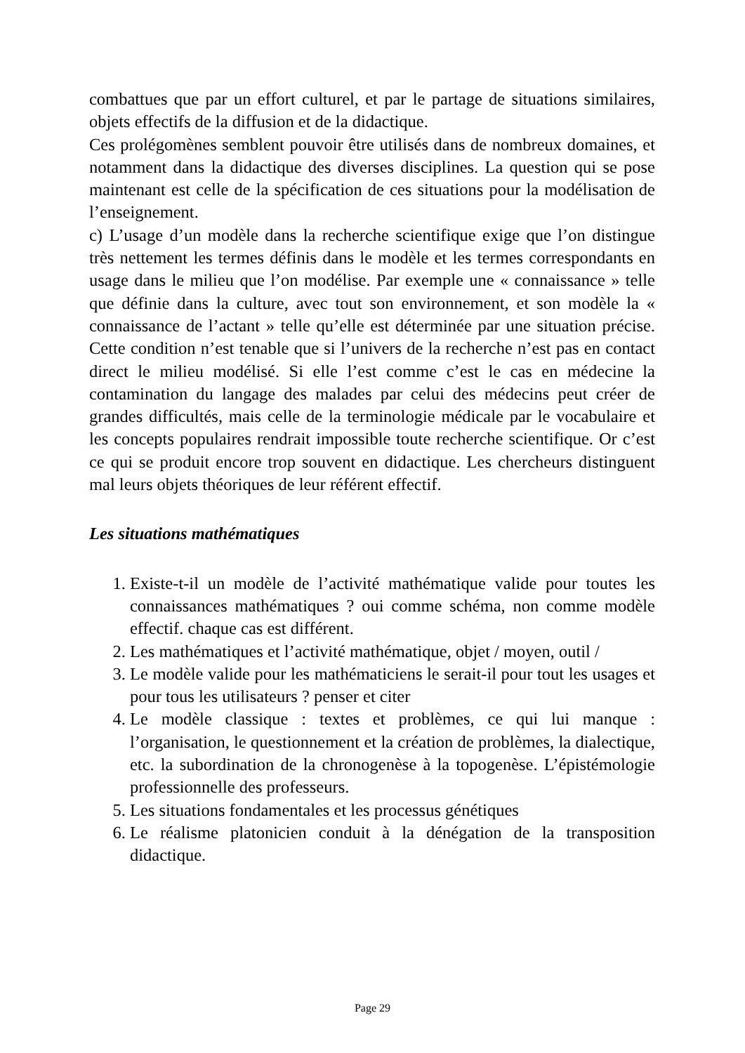combattues que par un effort culturel, et par le partage de situations similaires, objets effectifs de la diffusion et de la didactique.
Ces prolégomènes semblent pouvoir être utilisés dans de nombreux domaines, et notamment dans la didactique des diverses disciplines. La question qui se pose maintenant est celle de la spécification de ces situations pour la modélisation de l’enseignement.
c) L’usage d’un modèle dans la recherche scientifique exige que l’on distingue très nettement les termes définis dans le modèle et les termes correspondants en usage dans le milieu que l’on modélise. Par exemple une « connaissance » telle que définie dans la culture, avec tout son environnement, et son modèle la « connaissance de l’actant » telle qu’elle est déterminée par une situation précise. Cette condition n’est tenable que si l’univers de la recherche n’est pas en contact direct le milieu modélisé. Si elle l’est comme c’est le cas en médecine la contamination du langage des malades par celui des médecins peut créer de grandes difficultés, mais celle de la terminologie médicale par le vocabulaire et les concepts populaires rendrait impossible toute recherche scientifique. Or c’est ce qui se produit encore trop souvent en didactique. Les chercheurs distinguent mal leurs objets théoriques de leur référent effectif.
Les situations mathématiques
1. Existe-t-il un modèle de l’activité mathématique valide pour toutes les connaissances mathématiques ? oui comme schéma, non comme modèle effectif. chaque cas est différent.
2. Les mathématiques et l’activité mathématique, objet / moyen, outil /
3. Le modèle valide pour les mathématiciens le serait-il pour tout les usages et pour tous les utilisateurs ? penser et citer
4. Le modèle classique : textes et problèmes, ce qui lui manque : l’organisation, le questionnement et la création de problèmes, la dialectique, etc. la subordination de la chronogenèse à la topogenèse. L’épistémologie professionnelle des professeurs.
5. Les situations fondamentales et les processus génétiques
6. Le réalisme platonicien conduit à la dénégation de la transposition didactique.
Page 29